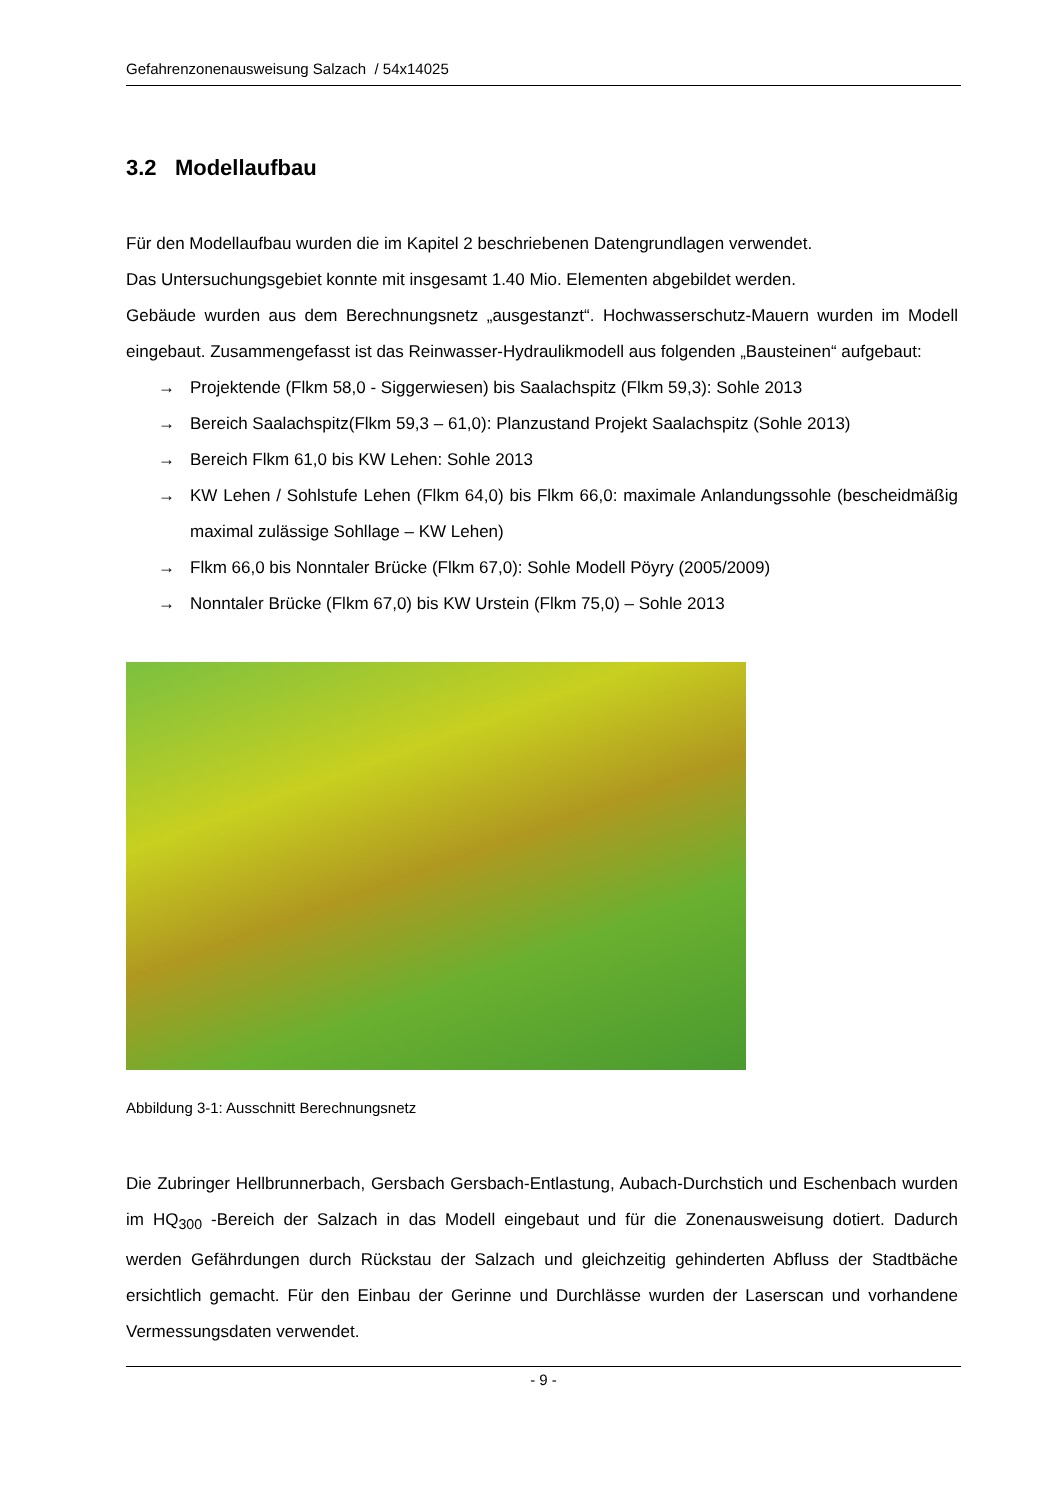Gefahrenzonenausweisung Salzach / 54x14025
3.2 Modellaufbau
Für den Modellaufbau wurden die im Kapitel 2 beschriebenen Datengrundlagen verwendet.
Das Untersuchungsgebiet konnte mit insgesamt 1.40 Mio. Elementen abgebildet werden.
Gebäude wurden aus dem Berechnungsnetz „ausgestanzt“. Hochwasserschutz-Mauern wurden im Modell eingebaut. Zusammengefasst ist das Reinwasser-Hydraulikmodell aus folgenden „Bausteinen“ aufgebaut:
→ Projektende (Flkm 58,0 - Siggerwiesen) bis Saalachspitz (Flkm 59,3): Sohle 2013
→ Bereich Saalachspitz(Flkm 59,3 – 61,0): Planzustand Projekt Saalachspitz (Sohle 2013)
→ Bereich Flkm 61,0 bis KW Lehen: Sohle 2013
→ KW Lehen / Sohlstufe Lehen (Flkm 64,0) bis Flkm 66,0: maximale Anlandungssohle (bescheidmäßig maximal zulässige Sohllage – KW Lehen)
→ Flkm 66,0 bis Nonntaler Brücke (Flkm 67,0): Sohle Modell Pöyry (2005/2009)
→ Nonntaler Brücke (Flkm 67,0) bis KW Urstein (Flkm 75,0) – Sohle 2013
Abbildung 3-1: Ausschnitt Berechnungsnetz
Die Zubringer Hellbrunnerbach, Gersbach Gersbach-Entlastung, Aubach-Durchstich und Eschenbach wurden im HQ<sub>300</sub> -Bereich der Salzach in das Modell eingebaut und für die Zonenausweisung dotiert. Dadurch werden Gefährdungen durch Rückstau der Salzach und gleichzeitig gehinderten Abfluss der Stadtbäche ersichtlich gemacht. Für den Einbau der Gerinne und Durchlässe wurden der Laserscan und vorhandene Vermessungsdaten verwendet.
- 9 -